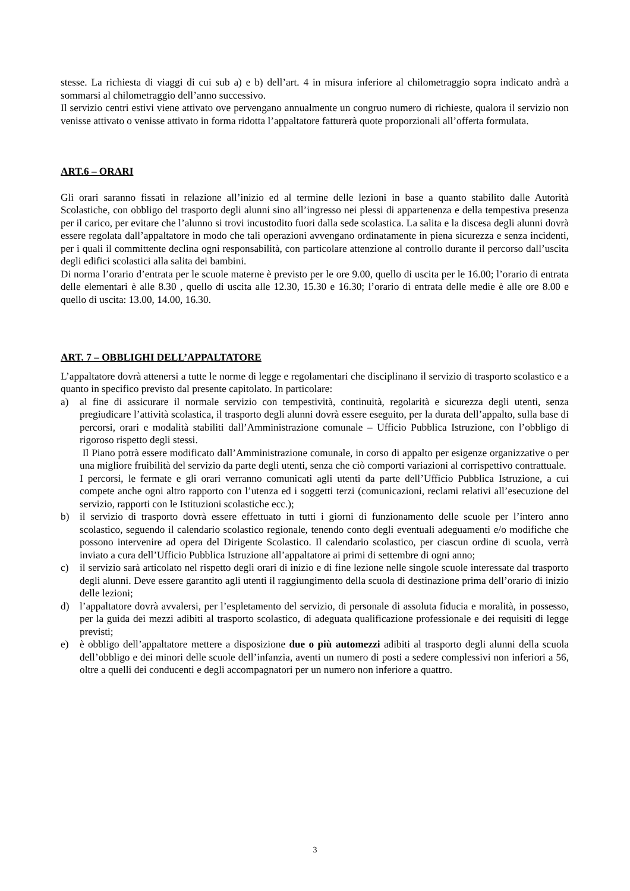stesse. La richiesta di viaggi di cui sub a) e b) dell’art. 4 in misura inferiore al chilometraggio sopra indicato andrà a sommarsi al chilometraggio dell’anno successivo.
Il servizio centri estivi viene attivato ove pervengano annualmente un congruo numero di richieste, qualora il servizio non venisse attivato o venisse attivato in forma ridotta l’appaltatore fatturerà quote proporzionali all’offerta formulata.
ART.6 – ORARI
Gli orari saranno fissati in relazione all’inizio ed al termine delle lezioni in base a quanto stabilito dalle Autorità Scolastiche, con obbligo del trasporto degli alunni sino all’ingresso nei plessi di appartenenza e della tempestiva presenza per il carico, per evitare che l’alunno si trovi incustodito fuori dalla sede scolastica. La salita e la discesa degli alunni dovrà essere regolata dall’appaltatore in modo che tali operazioni avvengano ordinatamente in piena sicurezza e senza incidenti, per i quali il committente declina ogni responsabilità, con particolare attenzione al controllo durante il percorso dall’uscita degli edifici scolastici alla salita dei bambini.
Di norma l’orario d’entrata per le scuole materne è previsto per le ore 9.00, quello di uscita per le 16.00; l’orario di entrata delle elementari è alle 8.30 , quello di uscita alle 12.30, 15.30 e 16.30; l’orario di entrata delle medie è alle ore 8.00 e quello di uscita: 13.00, 14.00, 16.30.
ART. 7 – OBBLIGHI DELL’APPALTATORE
L’appaltatore dovrà attenersi a tutte le norme di legge e regolamentari che disciplinano il servizio di trasporto scolastico e a quanto in specifico previsto dal presente capitolato. In particolare:
a) al fine di assicurare il normale servizio con tempestività, continuità, regolarità e sicurezza degli utenti, senza pregiudicare l’attività scolastica, il trasporto degli alunni dovrà essere eseguito, per la durata dell’appalto, sulla base di percorsi, orari e modalità stabiliti dall’Amministrazione comunale – Ufficio Pubblica Istruzione, con l’obbligo di rigoroso rispetto degli stessi.
Il Piano potrà essere modificato dall’Amministrazione comunale, in corso di appalto per esigenze organizzative o per una migliore fruibilità del servizio da parte degli utenti, senza che ciò comporti variazioni al corrispettivo contrattuale.
I percorsi, le fermate e gli orari verranno comunicati agli utenti da parte dell’Ufficio Pubblica Istruzione, a cui compete anche ogni altro rapporto con l’utenza ed i soggetti terzi (comunicazioni, reclami relativi all’esecuzione del servizio, rapporti con le Istituzioni scolastiche ecc.);
b) il servizio di trasporto dovrà essere effettuato in tutti i giorni di funzionamento delle scuole per l’intero anno scolastico, seguendo il calendario scolastico regionale, tenendo conto degli eventuali adeguamenti e/o modifiche che possono intervenire ad opera del Dirigente Scolastico. Il calendario scolastico, per ciascun ordine di scuola, verrà inviato a cura dell’Ufficio Pubblica Istruzione all’appaltatore ai primi di settembre di ogni anno;
c) il servizio sarà articolato nel rispetto degli orari di inizio e di fine lezione nelle singole scuole interessate dal trasporto degli alunni. Deve essere garantito agli utenti il raggiungimento della scuola di destinazione prima dell’orario di inizio delle lezioni;
d) l’appaltatore dovrà avvalersi, per l’espletamento del servizio, di personale di assoluta fiducia e moralità, in possesso, per la guida dei mezzi adibiti al trasporto scolastico, di adeguata qualificazione professionale e dei requisiti di legge previsti;
e) è obbligo dell’appaltatore mettere a disposizione due o più automezzi adibiti al trasporto degli alunni della scuola dell’obbligo e dei minori delle scuole dell’infanzia, aventi un numero di posti a sedere complessivi non inferiori a 56, oltre a quelli dei conducenti e degli accompagnatori per un numero non inferiore a quattro.
3